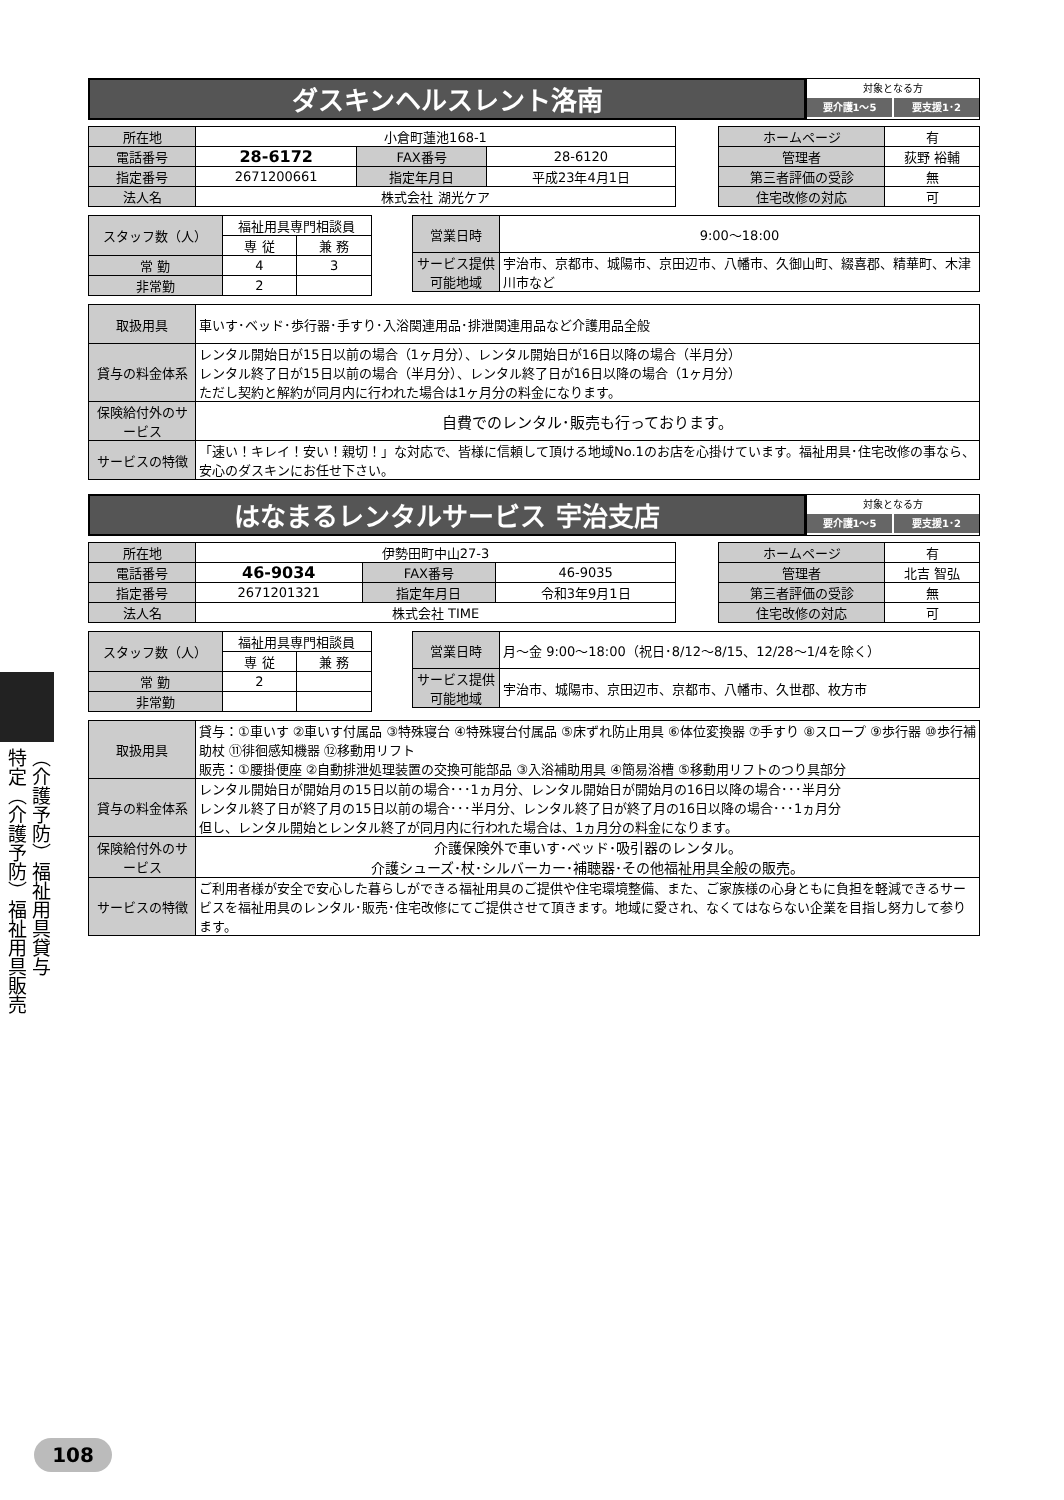（介護予防）福祉用具貸与
特定（介護予防）福祉用具販売
ダスキンヘルスレント洛南
対象となる方
要介護1～5 要支援1･2
| 所在地 | 小倉町蓮池168-1 | | |
| 電話番号 | 28-6172 | FAX番号 | 28-6120 |
| 指定番号 | 2671200661 | 指定年月日 | 平成23年4月1日 |
| 法人名 | 株式会社 湖光ケア | | |
| ホームページ | 有 |
| 管理者 | 荻野 裕輔 |
| 第三者評価の受診 | 無 |
| 住宅改修の対応 | 可 |
| スタッフ数（人） | 福祉用具専門相談員 | |
| | 専 従 | 兼 務 |
| 常 勤 | 4 | 3 |
| 非常勤 | 2 | |
| 営業日時 | 9:00～18:00 |
| サービス提供可能地域 | 宇治市、京都市、城陽市、京田辺市、八幡市、久御山町、綴喜郡、精華町、木津川市など |
| 取扱用具 | 車いす･ベッド･歩行器･手すり･入浴関連用品･排泄関連用品など介護用品全般 |
| 貸与の料金体系 | レンタル開始日が15日以前の場合（1ヶ月分）、レンタル開始日が16日以降の場合（半月分） レンタル終了日が15日以前の場合（半月分）、レンタル終了日が16日以降の場合（1ヶ月分） ただし契約と解約が同月内に行われた場合は1ヶ月分の料金になります。 |
| 保険給付外のサービス | 自費でのレンタル･販売も行っております。 |
| サービスの特徴 | 「速い！キレイ！安い！親切！」な対応で、皆様に信頼して頂ける地域No.1のお店を心掛けています。福祉用具･住宅改修の事なら、安心のダスキンにお任せ下さい。 |
はなまるレンタルサービス 宇治支店
対象となる方
要介護1～5 要支援1･2
| 所在地 | 伊勢田町中山27-3 | | |
| 電話番号 | 46-9034 | FAX番号 | 46-9035 |
| 指定番号 | 2671201321 | 指定年月日 | 令和3年9月1日 |
| 法人名 | 株式会社 TIME | | |
| ホームページ | 有 |
| 管理者 | 北吉 智弘 |
| 第三者評価の受診 | 無 |
| 住宅改修の対応 | 可 |
| スタッフ数（人） | 福祉用具専門相談員 | |
| | 専 従 | 兼 務 |
| 常 勤 | 2 | |
| 非常勤 | | |
| 営業日時 | 月～金 9:00～18:00（祝日･8/12～8/15、12/28～1/4を除く） |
| サービス提供可能地域 | 宇治市、城陽市、京田辺市、京都市、八幡市、久世郡、枚方市 |
| 取扱用具 | 貸与：①車いす ②車いす付属品 ③特殊寝台 ④特殊寝台付属品 ⑤床ずれ防止用具 ⑥体位変換器 ⑦手すり ⑧スロープ ⑨歩行器 ⑩歩行補助杖 ⑪徘徊感知機器 ⑫移動用リフト 販売：①腰掛便座 ②自動排泄処理装置の交換可能部品 ③入浴補助用具 ④簡易浴槽 ⑤移動用リフトのつり具部分 |
| 貸与の料金体系 | レンタル開始日が開始月の15日以前の場合･･･1ヵ月分、レンタル開始日が開始月の16日以降の場合･･･半月分 レンタル終了日が終了月の15日以前の場合･･･半月分、レンタル終了日が終了月の16日以降の場合･･･1ヵ月分 但し、レンタル開始とレンタル終了が同月内に行われた場合は、1ヵ月分の料金になります。 |
| 保険給付外のサービス | 介護保険外で車いす･ベッド･吸引器のレンタル。 介護シューズ･杖･シルバーカー･補聴器･その他福祉用具全般の販売。 |
| サービスの特徴 | ご利用者様が安全で安心した暮らしができる福祉用具のご提供や住宅環境整備、また、ご家族様の心身ともに負担を軽減できるサービスを福祉用具のレンタル･販売･住宅改修にてご提供させて頂きます。地域に愛され、なくてはならない企業を目指し努力して参ります。 |
108